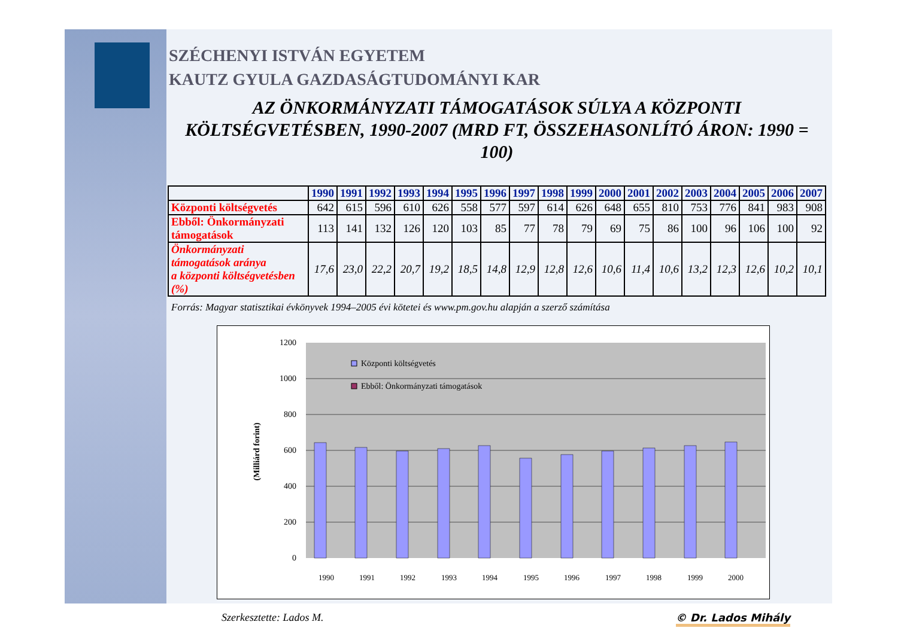SZÉCHENYI ISTVÁN EGYETEM
KAUTZ GYULA GAZDASÁGTUDOMÁNYI KAR
AZ ÖNKORMÁNYZATI TÁMOGATÁSOK SÚLYA A KÖZPONTI KÖLTSÉGVETÉSBEN, 1990-2007 (MRD FT, ÖSSZEHASONLÍTÓ ÁRON: 1990 = 100)
| | 1990 | 1991 | 1992 | 1993 | 1994 | 1995 | 1996 | 1997 | 1998 | 1999 | 2000 | 2001 | 2002 | 2003 | 2004 | 2005 | 2006 | 2007 |
| --- | --- | --- | --- | --- | --- | --- | --- | --- | --- | --- | --- | --- | --- | --- | --- | --- | --- | --- |
| Központi költségvetés | 642 | 615 | 596 | 610 | 626 | 558 | 577 | 597 | 614 | 626 | 648 | 655 | 810 | 753 | 776 | 841 | 983 | 908 |
| Ebből: Önkormányzati támogatások | 113 | 141 | 132 | 126 | 120 | 103 | 85 | 77 | 78 | 79 | 69 | 75 | 86 | 100 | 96 | 106 | 100 | 92 |
| Önkormányzati támogatások aránya a központi költségvetésben (%) | 17,6 | 23,0 | 22,2 | 20,7 | 19,2 | 18,5 | 14,8 | 12,9 | 12,8 | 12,6 | 10,6 | 11,4 | 10,6 | 13,2 | 12,3 | 12,6 | 10,2 | 10,1 |
Forrás: Magyar statisztikai évkönyvek 1994–2005 évi kötetei és www.pm.gov.hu alapján a szerző számítása
0
200
400
600
800
1000
1200
(Milliárd forint)
Központi költségvetés
Ebből: Önkormányzati támogatások
1990
1991
1992
1993
1994
1995
1996
1997
1998
1999
2000
Szerkesztette: Lados M. © Dr. Lados Mihály